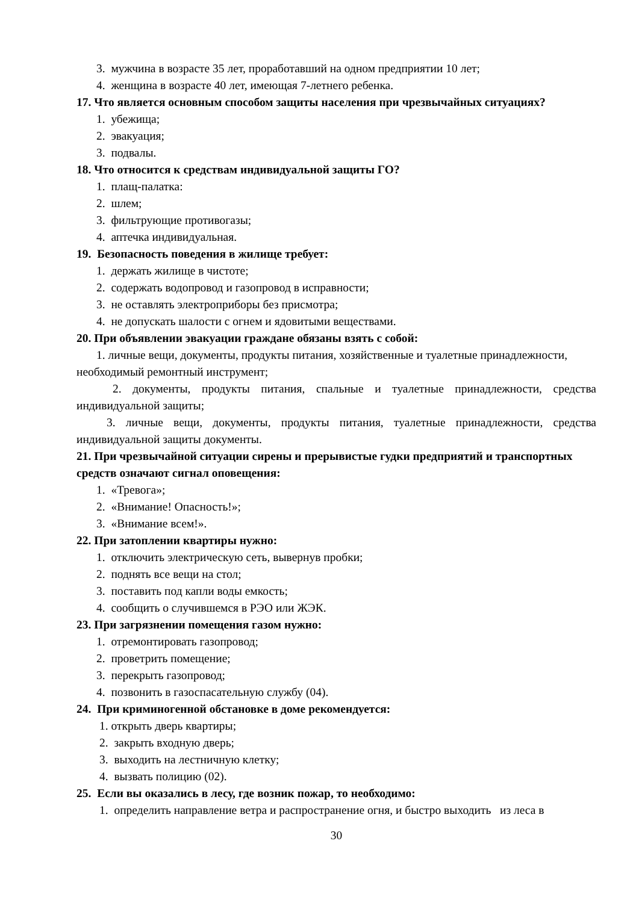3. мужчина в возрасте 35 лет, проработавший на одном предприятии 10 лет;
4. женщина в возрасте 40 лет, имеющая 7-летнего ребенка.
17. Что является основным способом защиты населения при чрезвычайных ситуациях?
1. убежища;
2. эвакуация;
3. подвалы.
18. Что относится к средствам индивидуальной защиты ГО?
1. плащ-палатка:
2. шлем;
3. фильтрующие противогазы;
4. аптечка индивидуальная.
19. Безопасность поведения в жилище требует:
1. держать жилище в чистоте;
2. содержать водопровод и газопровод в исправности;
3. не оставлять электроприборы без присмотра;
4. не допускать шалости с огнем и ядовитыми веществами.
20. При объявлении эвакуации граждане обязаны взять с собой:
1. личные вещи, документы, продукты питания, хозяйственные и туалетные принадлежности, необходимый ремонтный инструмент;
2. документы, продукты питания, спальные и туалетные принадлежности, средства индивидуальной защиты;
3. личные вещи, документы, продукты питания, туалетные принадлежности, средства индивидуальной защиты документы.
21. При чрезвычайной ситуации сирены и прерывистые гудки предприятий и транспортных средств означают сигнал оповещения:
1. «Тревога»;
2. «Внимание! Опасность!»;
3. «Внимание всем!».
22. При затоплении квартиры нужно:
1. отключить электрическую сеть, вывернув пробки;
2. поднять все вещи на стол;
3. поставить под капли воды емкость;
4. сообщить о случившемся в РЭО или ЖЭК.
23. При загрязнении помещения газом нужно:
1. отремонтировать газопровод;
2. проветрить помещение;
3. перекрыть газопровод;
4. позвонить в газоспасательную службу (04).
24. При криминогенной обстановке в доме рекомендуется:
1. открыть дверь квартиры;
2. закрыть входную дверь;
3. выходить на лестничную клетку;
4. вызвать полицию (02).
25. Если вы оказались в лесу, где возник пожар, то необходимо:
1. определить направление ветра и распространение огня, и быстро выходить из леса в
30